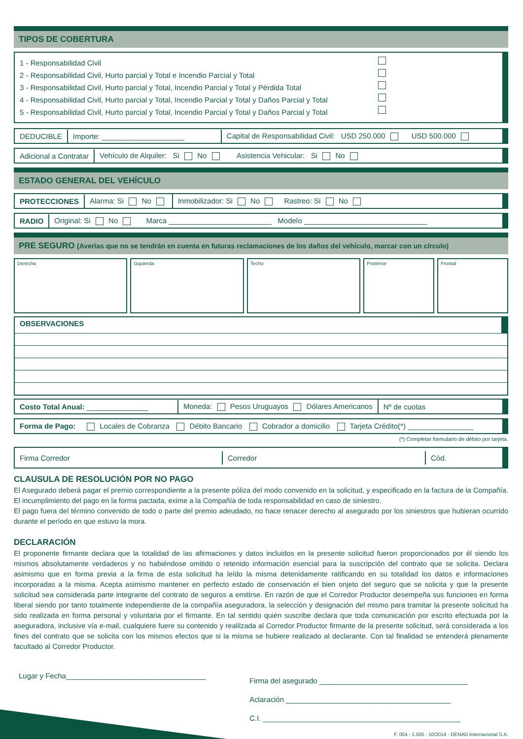TIPOS DE COBERTURA
1 - Responsabilidad Civil
2 - Responsabilidad Civil, Hurto parcial y Total e Incendio Parcial y Total
3 - Responsabilidad Civil, Hurto parcial y Total, Incendio Parcial y Total y Pérdida Total
4 - Responsabilidad Civil, Hurto parcial y Total, Incendio Parcial y Total y Daños Parcial y Total
5 - Responsabilidad Civil, Hurto parcial y Total, Incendio Parcial y Total y Daños Parcial y Total
DEDUCIBLE Importe: ____________________ Capital de Responsabilidad Civil: USD 250.000 USD 500.000
Adicional a Contratar Vehículo de Alquiler: Si No Asistencia Vehicular: Si No
ESTADO GENERAL DEL VEHÍCULO
PROTECCIONES Alarma: Si No Inmobilizador: Si No Rastreo: Si No
RADIO Original: Si No Marca _________________________ Modelo ______________________________
PRE SEGURO (Averías que no se tendrán en cuenta en futuras reclamaciones de los daños del vehículo, marcar con un círculo)
Derecha Izquierda Techo Posterior Frontal
OBSERVACIONES
Costo Total Anual: _______________ Moneda: Pesos Uruguayos Dólares Americanos Nº de cuotas
Forma de Pago: Locales de Cobranza Débito Bancario Cobrador a domicilio Tarjeta Crédito(*) ________________
(*) Completar formulario de débito por tarjeta.
Firma Corredor Corredor Cód.
CLAUSULA DE RESOLUCIÓN POR NO PAGO
El Asegurado deberá pagar el premio correspondiente a la presente póliza del modo convenido en la solicitud, y especificado en la factura de la Compañía. El incumplimiento del pago en la forma pactada, exime a la Compañía de toda responsabilidad en caso de siniestro.
El pago fuera del término convenido de todo o parte del premio adeudado, no hace renacer derecho al asegurado por los siniestros que hubieran ocurrido durante el período en que estuvo la mora.
DECLARACIÓN
El proponente firmante declara que la totalidad de las afirmaciones y datos incluidos en la presente solicitud fueron proporcionados por él siendo los mismos absolutamente verdaderos y no habiéndose omitido o retenido información esencial para la suscripción del contrato que se solicita. Declara asimismo que en forma previa a la firma de esta solicitud ha leído la misma detenidamente ratificando en su totalidad los datos e informaciones incorporadas a la misma. Acepta asimismo mantener en perfecto estado de conservación el bien onjeto del seguro que se solicita y que la presente solicitud sea considerada parte integrante del contrato de seguros a emitirse. En razón de que el Corredor Productor desempeña sus funciones en forma liberal siendo por tanto totalmente independiente de la compañía aseguradora, la selección y designación del mismo para tramitar la presente solicitud ha sido realizada en forma personal y voluntaria por el firmante. En tal sentido quién suscribe declara que toda comunicación por escrito efectuada por la aseguradora, inclusive vía e-mail, cualquiere fuere su contenido y realilzada al Corredor Productor firmante de la presente solicitud, será considerada a los fines del contrato que se solicita con los mismos efectos que si la misma se hubiere realizado al declarante. Con tal finalidad se entenderá plenamente facultado al Corredor Productor.
Lugar y Fecha__________________________________
Firma del asegurado ____________________________________
Aclaración ________________________________________
C.I. ________________________________________________
F. 004 - 1.500 - 10/2014 - DENAD Internacional S.A.